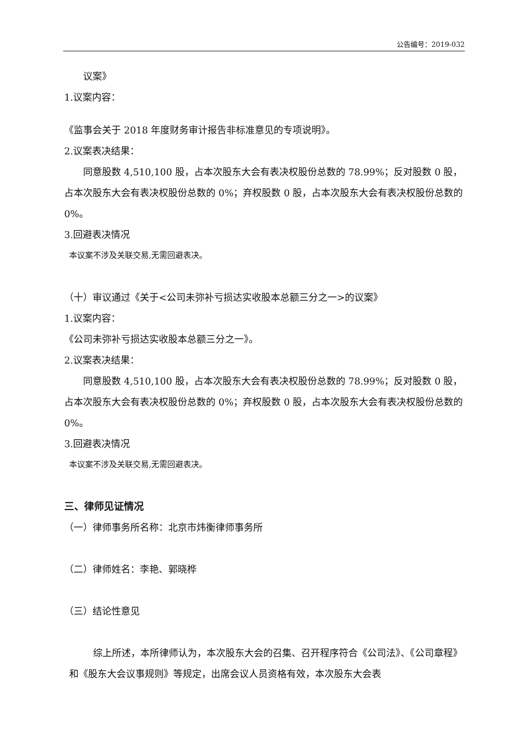公告编号：2019-032
议案》
1.议案内容：
《监事会关于 2018 年度财务审计报告非标准意见的专项说明》。
2.议案表决结果：
同意股数 4,510,100 股，占本次股东大会有表决权股份总数的 78.99%；反对股数 0 股，占本次股东大会有表决权股份总数的 0%；弃权股数 0 股，占本次股东大会有表决权股份总数的 0%。
3.回避表决情况
本议案不涉及关联交易,无需回避表决。
（十）审议通过《关于<公司未弥补亏损达实收股本总额三分之一>的议案》
1.议案内容：
《公司未弥补亏损达实收股本总额三分之一》。
2.议案表决结果：
同意股数 4,510,100 股，占本次股东大会有表决权股份总数的 78.99%；反对股数 0 股，占本次股东大会有表决权股份总数的 0%；弃权股数 0 股，占本次股东大会有表决权股份总数的 0%。
3.回避表决情况
本议案不涉及关联交易,无需回避表决。
三、律师见证情况
（一）律师事务所名称：北京市炜衡律师事务所
（二）律师姓名：李艳、郭晓桦
（三）结论性意见
综上所述，本所律师认为，本次股东大会的召集、召开程序符合《公司法》、《公司章程》和《股东大会议事规则》等规定，出席会议人员资格有效，本次股东大会表